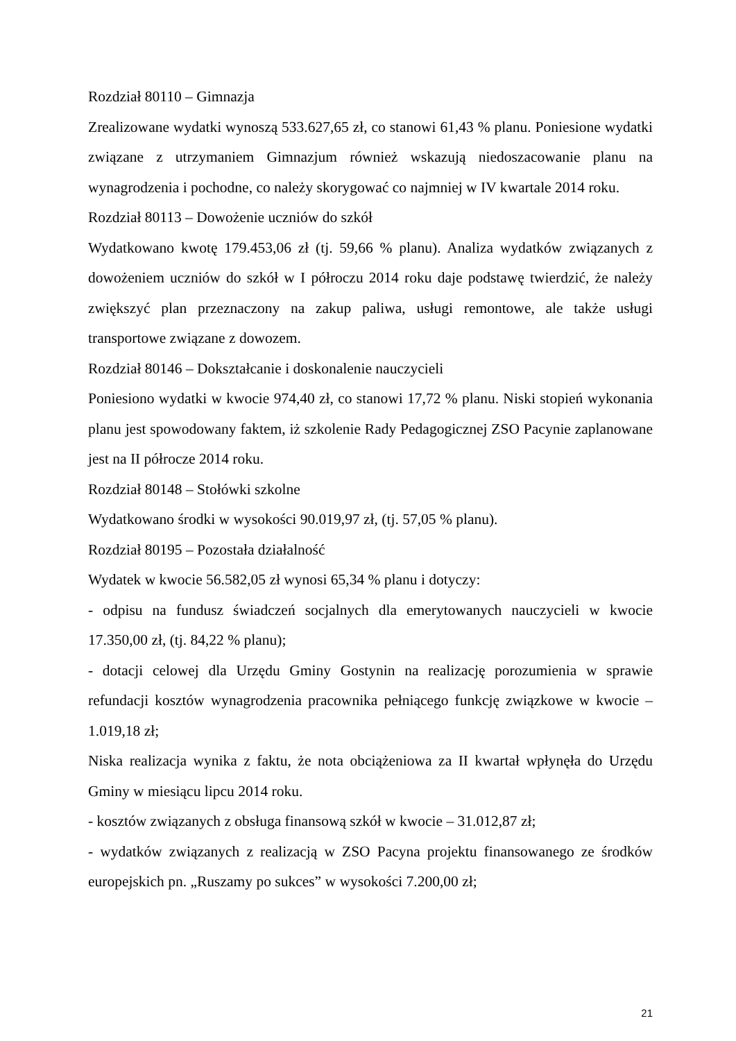Rozdział 80110 – Gimnazja
Zrealizowane wydatki wynoszą 533.627,65 zł, co stanowi 61,43 % planu. Poniesione wydatki związane z utrzymaniem Gimnazjum również wskazują niedoszacowanie planu na wynagrodzenia i pochodne, co należy skorygować co najmniej w IV kwartale 2014 roku.
Rozdział 80113 – Dowożenie uczniów do szkół
Wydatkowano kwotę 179.453,06 zł (tj. 59,66 % planu). Analiza wydatków związanych z dowożeniem uczniów do szkół w I półroczu 2014 roku daje podstawę twierdzić, że należy zwiększyć plan przeznaczony na zakup paliwa, usługi remontowe, ale także usługi transportowe związane z dowozem.
Rozdział 80146 – Dokształcanie i doskonalenie nauczycieli
Poniesiono wydatki w kwocie 974,40 zł, co stanowi 17,72 % planu. Niski stopień wykonania planu jest spowodowany faktem, iż szkolenie Rady Pedagogicznej ZSO Pacynie zaplanowane jest na II półrocze 2014 roku.
Rozdział 80148 – Stołówki szkolne
Wydatkowano środki w wysokości 90.019,97 zł, (tj. 57,05 % planu).
Rozdział 80195 – Pozostała działalność
Wydatek w kwocie 56.582,05 zł wynosi 65,34 % planu i dotyczy:
- odpisu na fundusz świadczeń socjalnych dla emerytowanych nauczycieli w kwocie 17.350,00 zł, (tj. 84,22 % planu);
- dotacji celowej dla Urzędu Gminy Gostynin na realizację porozumienia w sprawie refundacji kosztów wynagrodzenia pracownika pełniącego funkcję związkowe w kwocie – 1.019,18 zł;
Niska realizacja wynika z faktu, że nota obciążeniowa za II kwartał wpłynęła do Urzędu Gminy w miesiącu lipcu 2014 roku.
- kosztów związanych z obsługa finansową szkół w kwocie – 31.012,87 zł;
- wydatków związanych z realizacją w ZSO Pacyna projektu finansowanego ze środków europejskich pn. „Ruszamy po sukces” w wysokości 7.200,00 zł;
21